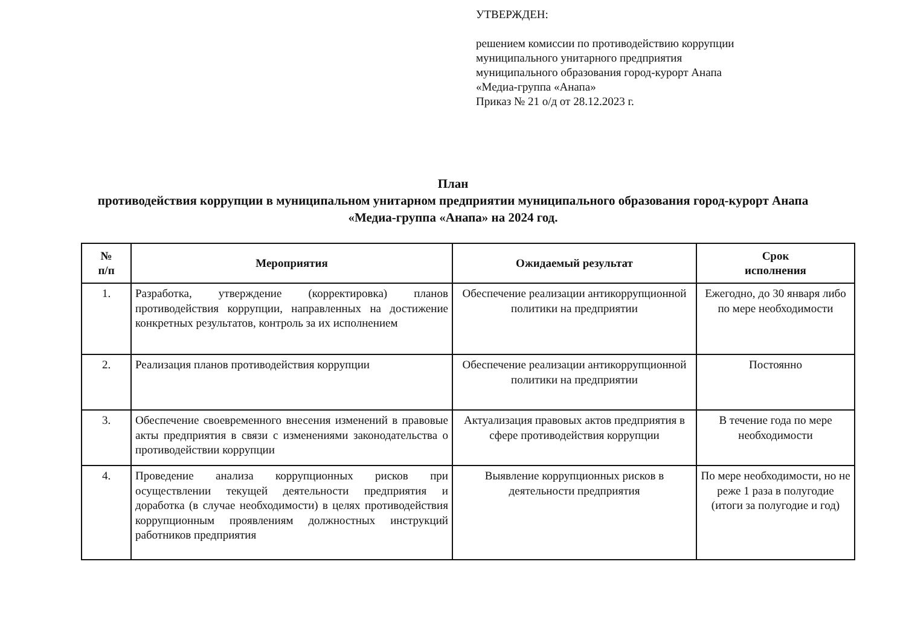УТВЕРЖДЕН:
решением комиссии по противодействию коррупции
муниципального унитарного предприятия
муниципального образования город-курорт Анапа
«Медиа-группа «Анапа»
Приказ № 21 о/д от 28.12.2023 г.
План
противодействия коррупции в муниципальном унитарном предприятии муниципального образования город-курорт Анапа «Медиа-группа «Анапа» на 2024 год.
| № п/п | Мероприятия | Ожидаемый результат | Срок исполнения |
| --- | --- | --- | --- |
| 1. | Разработка, утверждение (корректировка) планов противодействия коррупции, направленных на достижение конкретных результатов, контроль за их исполнением | Обеспечение реализации антикоррупционной политики на предприятии | Ежегодно, до 30 января либо по мере необходимости |
| 2. | Реализация планов противодействия коррупции | Обеспечение реализации антикоррупционной политики на предприятии | Постоянно |
| 3. | Обеспечение своевременного внесения изменений в правовые акты предприятия в связи с изменениями законодательства о противодействии коррупции | Актуализация правовых актов предприятия в сфере противодействия коррупции | В течение года по мере необходимости |
| 4. | Проведение анализа коррупционных рисков при осуществлении текущей деятельности предприятия и доработка (в случае необходимости) в целях противодействия коррупционным проявлениям должностных инструкций работников предприятия | Выявление коррупционных рисков в деятельности предприятия | По мере необходимости, но не реже 1 раза в полугодие (итоги за полугодие и год) |